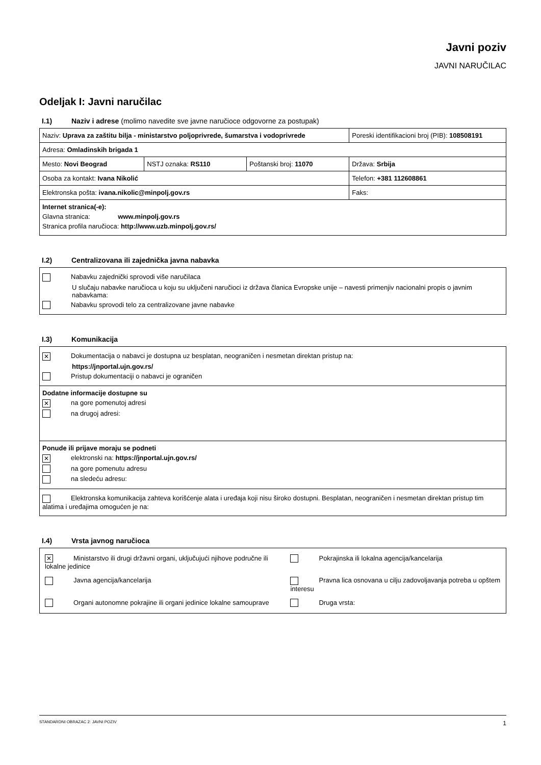Javni poziv
JAVNI NARUČILAC
Odeljak I: Javni naručilac
I.1) Naziv i adrese (molimo navedite sve javne naručioce odgovorne za postupak)
| Naziv: Uprava za zaštitu bilja - ministarstvo poljoprivrede, šumarstva i vodoprivrede | | | Poreski identifikacioni broj (PIB): 108508191 |
| Adresa: Omladinskih brigada 1 | | | |
| Mesto: Novi Beograd | NSTJ oznaka: RS110 | Poštanski broj: 11070 | Država: Srbija |
| Osoba za kontakt: Ivana Nikolić | | | Telefon: +381 112608861 |
| Elektronska pošta: ivana.nikolic@minpolj.gov.rs | | | Faks: |
| Internet stranica(-e): Glavna stranica: www.minpolj.gov.rs Stranica profila naručioca: http://www.uzb.minpolj.gov.rs/ | | | |
I.2) Centralizovana ili zajednička javna nabavka
| Nabavku zajednički sprovodi više naručilaca U slučaju nabavke naručioca u koju su uključeni naručioci iz država članica Evropske unije – navesti primenjiv nacionalni propis o javnim nabavkama: Nabavku sprovodi telo za centralizovane javne nabavke |
I.3) Komunikacija
| ✕ Dokumentacija o nabavci je dostupna uz besplatan, neograničen i nesmetan direktan pristup na: https://jnportal.ujn.gov.rs/ Pristup dokumentaciji o nabavci je ograničen |
| Dodatne informacije dostupne su ✕ na gore pomenutoj adresi na drugoj adresi: |
| Ponude ili prijave moraju se podneti ✕ elektronski na: https://jnportal.ujn.gov.rs/ na gore pomenutu adresu na sledeću adresu: |
| Elektronska komunikacija zahteva korišćenje alata i uređaja koji nisu široko dostupni. Besplatan, neograničen i nesmetan direktan pristup tim alatima i uređajima omogućen je na: |
I.4) Vrsta javnog naručioca
| / ✕ Ministarstvo ili drugi državni organi, uključujući njihove područne ili lokalne jedinice / Pokrajinska ili lokalna agencija/kancelarija / / Javna agencija/kancelarija / Pravna lica osnovana u cilju zadovoljavanja potreba u opštem interesu / / Organi autonomne pokrajine ili organi jedinice lokalne samouprave / Druga vrsta: / |
STANDARDNI OBRAZAC 2: JAVNI POZIV 1